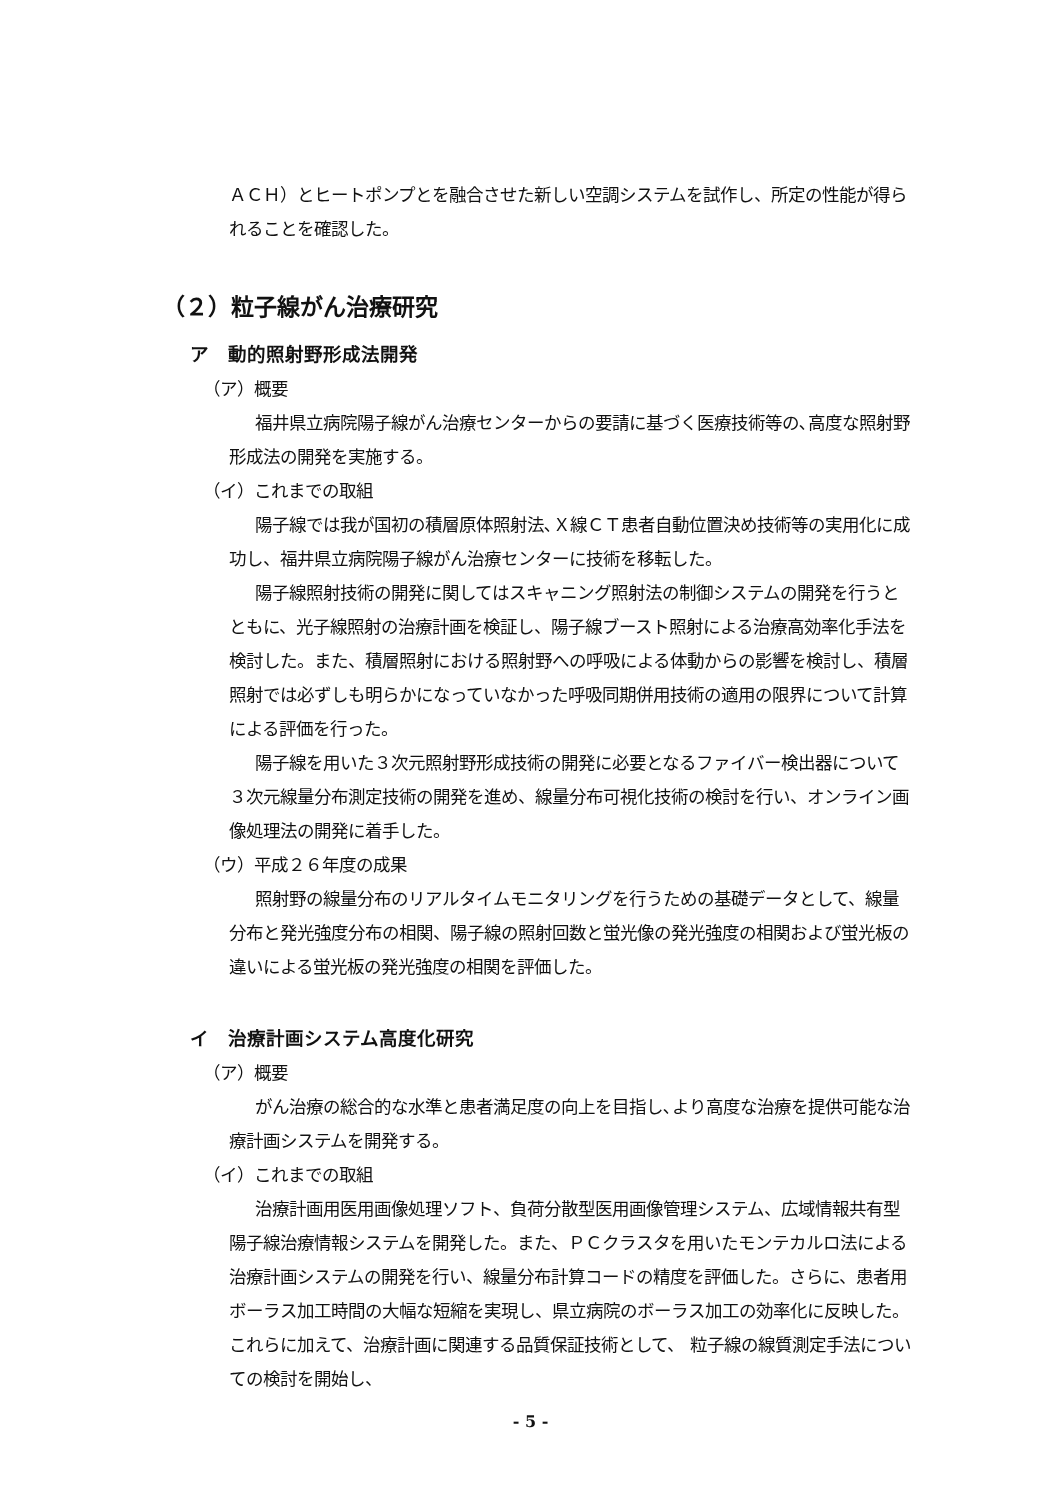ＡＣＨ）とヒートポンプとを融合させた新しい空調システムを試作し、所定の性能が得られることを確認した。
（２）粒子線がん治療研究
ア　動的照射野形成法開発
（ア）概要
福井県立病院陽子線がん治療センターからの要請に基づく医療技術等の､高度な照射野形成法の開発を実施する。
（イ）これまでの取組
陽子線では我が国初の積層原体照射法､Ｘ線ＣＴ患者自動位置決め技術等の実用化に成功し、福井県立病院陽子線がん治療センターに技術を移転した。
陽子線照射技術の開発に関してはスキャニング照射法の制御システムの開発を行うとともに、光子線照射の治療計画を検証し、陽子線ブースト照射による治療高効率化手法を検討した。また、積層照射における照射野への呼吸による体動からの影響を検討し、積層照射では必ずしも明らかになっていなかった呼吸同期併用技術の適用の限界について計算による評価を行った。
陽子線を用いた３次元照射野形成技術の開発に必要となるファイバー検出器について３次元線量分布測定技術の開発を進め、線量分布可視化技術の検討を行い、オンライン画像処理法の開発に着手した。
（ウ）平成２６年度の成果
照射野の線量分布のリアルタイムモニタリングを行うための基礎データとして、線量分布と発光強度分布の相関、陽子線の照射回数と蛍光像の発光強度の相関および蛍光板の違いによる蛍光板の発光強度の相関を評価した。
イ　治療計画システム高度化研究
（ア）概要
がん治療の総合的な水準と患者満足度の向上を目指し､より高度な治療を提供可能な治療計画システムを開発する。
（イ）これまでの取組
治療計画用医用画像処理ソフト、負荷分散型医用画像管理システム、広域情報共有型陽子線治療情報システムを開発した。また、ＰＣクラスタを用いたモンテカルロ法による治療計画システムの開発を行い、線量分布計算コードの精度を評価した。さらに、患者用ボーラス加工時間の大幅な短縮を実現し、県立病院のボーラス加工の効率化に反映した。 これらに加えて、治療計画に関連する品質保証技術として、 粒子線の線質測定手法についての検討を開始し、
- 5 -